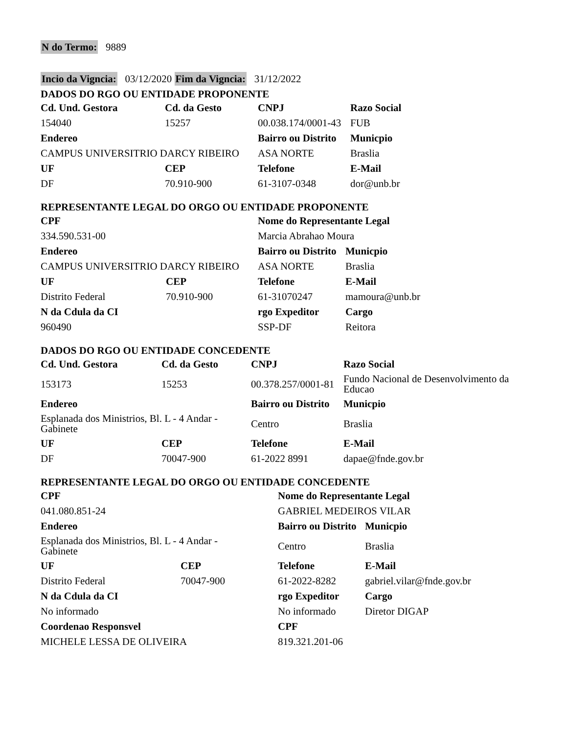N do Termo: 9889
Incio da Vigncia: 03/12/2020 Fim da Vigncia: 31/12/2022
DADOS DO RGO OU ENTIDADE PROPONENTE
| Cd. Und. Gestora | Cd. da Gesto | CNPJ | Razo Social |
| --- | --- | --- | --- |
| 154040 | 15257 | 00.038.174/0001-43 | FUB |
| Endereo | | Bairro ou Distrito | Municpio |
| CAMPUS UNIVERSITRIO DARCY RIBEIRO | | ASA NORTE | Braslia |
| UF | CEP | Telefone | E-Mail |
| DF | 70.910-900 | 61-3107-0348 | dor@unb.br |
REPRESENTANTE LEGAL DO ORGO OU ENTIDADE PROPONENTE
| CPF | | Nome do Representante Legal | |
| --- | --- | --- | --- |
| 334.590.531-00 | | Marcia Abrahao Moura | |
| Endereo | | Bairro ou Distrito | Municpio |
| CAMPUS UNIVERSITRIO DARCY RIBEIRO | | ASA NORTE | Braslia |
| UF | CEP | Telefone | E-Mail |
| Distrito Federal | 70.910-900 | 61-31070247 | mamoura@unb.br |
| N da Cdula da CI | | rgo Expeditor | Cargo |
| 960490 | | SSP-DF | Reitora |
DADOS DO RGO OU ENTIDADE CONCEDENTE
| Cd. Und. Gestora | Cd. da Gesto | CNPJ | Razo Social |
| --- | --- | --- | --- |
| 153173 | 15253 | 00.378.257/0001-81 | Fundo Nacional de Desenvolvimento da Educao |
| Endereo | | Bairro ou Distrito | Municpio |
| Esplanada dos Ministrios, Bl. L - 4 Andar - Gabinete | | Centro | Braslia |
| UF | CEP | Telefone | E-Mail |
| DF | 70047-900 | 61-2022 8991 | dapae@fnde.gov.br |
REPRESENTANTE LEGAL DO ORGO OU ENTIDADE CONCEDENTE
| CPF | | Nome do Representante Legal | |
| --- | --- | --- | --- |
| 041.080.851-24 | | GABRIEL MEDEIROS VILAR | |
| Endereo | | Bairro ou Distrito | Municpio |
| Esplanada dos Ministrios, Bl. L - 4 Andar - Gabinete | | Centro | Braslia |
| UF | CEP | Telefone | E-Mail |
| Distrito Federal | 70047-900 | 61-2022-8282 | gabriel.vilar@fnde.gov.br |
| N da Cdula da CI | | rgo Expeditor | Cargo |
| No informado | | No informado | Diretor DIGAP |
| Coordenao Responsvel | | CPF | |
| MICHELE LESSA DE OLIVEIRA | | 819.321.201-06 | |